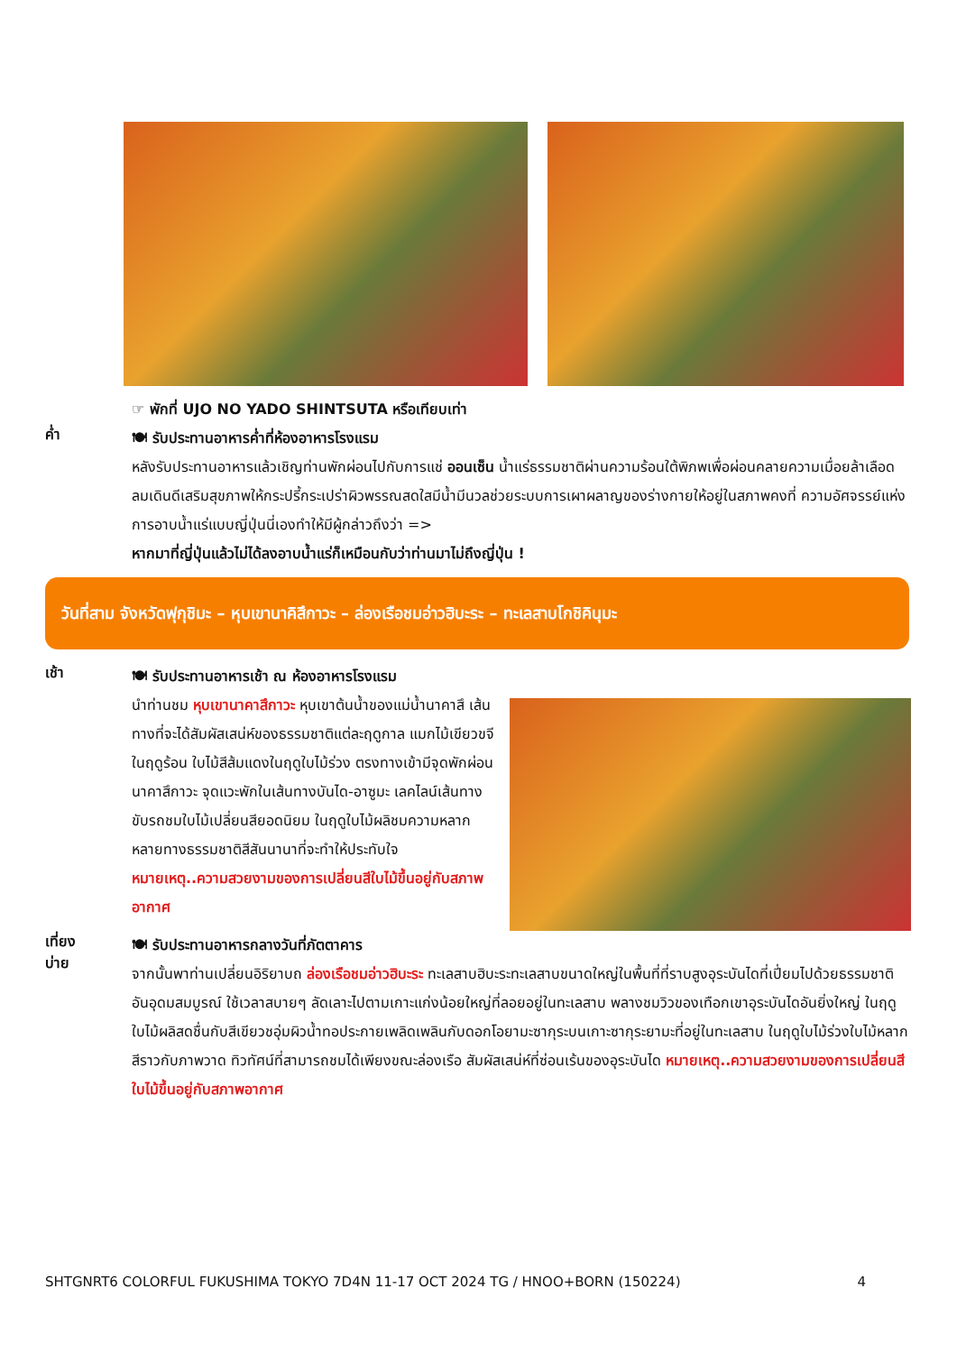☞ พักที่ UJO NO YADO SHINTSUTA หรือเทียบเท่า
ค่ำ
🍽 รับประทานอาหารค่ำที่ห้องอาหารโรงแรม
หลังรับประทานอาหารแล้วเชิญท่านพักผ่อนไปกับการแช่ ออนเซ็น น้ำแร่ธรรมชาติผ่านความร้อนใต้พิภพเพื่อผ่อนคลายความเมื่อยล้าเลือดลมเดินดีเสริมสุขภาพให้กระปรี้กระเปร่าผิวพรรณสดใสมีน้ำมีนวลช่วยระบบการเผาผลาญของร่างกายให้อยู่ในสภาพคงที่ ความอัศจรรย์แห่งการอาบน้ำแร่แบบญี่ปุ่นนี่เองทำให้มีผู้กล่าวถึงว่า =>
หากมาที่ญี่ปุ่นแล้วไม่ได้ลงอาบน้ำแร่ก็เหมือนกับว่าท่านมาไม่ถึงญี่ปุ่น !
วันที่สาม จังหวัดฟุกุชิมะ – หุบเขานาคิสึกาวะ – ล่องเรือชมอ่าวฮิบะระ – ทะเลสาบโกชิคินุมะ
เช้า
🍽 รับประทานอาหารเช้า ณ ห้องอาหารโรงแรม
นำท่านชม หุบเขานาคาสึกาวะ หุบเขาต้นน้ำของแม่น้ำนาคาสึ เส้นทางที่จะได้สัมผัสเสน่ห์ของธรรมชาติแต่ละฤดูกาล แมกไม้เขียวขจีในฤดูร้อน ใบไม้สีส้มแดงในฤดูใบไม้ร่วง ตรงทางเข้ามีจุดพักผ่อนนาคาสึกาวะ จุดแวะพักในเส้นทางบันได-อาซูมะ เลคไลน์เส้นทางขับรถชมใบไม้เปลี่ยนสียอดนิยม ในฤดูใบไม้ผลิชมความหลากหลายทางธรรมชาติสีสันนานาที่จะทำให้ประทับใจ หมายเหตุ..ความสวยงามของการเปลี่ยนสีใบไม้ขึ้นอยู่กับสภาพอากาศ
เที่ยง
บ่าย
🍽 รับประทานอาหารกลางวันที่ภัตตาคาร
จากนั้นพาท่านเปลี่ยนอิริยาบถ ล่องเรือชมอ่าวฮิบะระ ทะเลสาบฮิบะระทะเลสาบขนาดใหญ่ในพื้นที่ที่ราบสูงอุระบันไดที่เปี่ยมไปด้วยธรรมชาติอันอุดมสมบูรณ์ ใช้เวลาสบายๆ ลัดเลาะไปตามเกาะแก่งน้อยใหญ่ที่ลอยอยู่ในทะเลสาบ พลางชมวิวของเทือกเขาอุระบันไดอันยิ่งใหญ่ ในฤดูใบไม้ผลิสดชื่นกับสีเขียวชอุ่มผิวน้ำทอประกายเพลิดเพลินกับดอกโอยามะซากุระบนเกาะซากุระยามะที่อยู่ในทะเลสาบ ในฤดูใบไม้ร่วงใบไม้หลากสีราวกับภาพวาด ทิวทัศน์ที่สามารถชมได้เพียงขณะล่องเรือ สัมผัสเสน่ห์ที่ซ่อนเร้นของอุระบันได หมายเหตุ..ความสวยงามของการเปลี่ยนสีใบไม้ขึ้นอยู่กับสภาพอากาศ
SHTGNRT6 COLORFUL FUKUSHIMA TOKYO 7D4N 11-17 OCT 2024 TG / HNOO+BORN (150224) 4